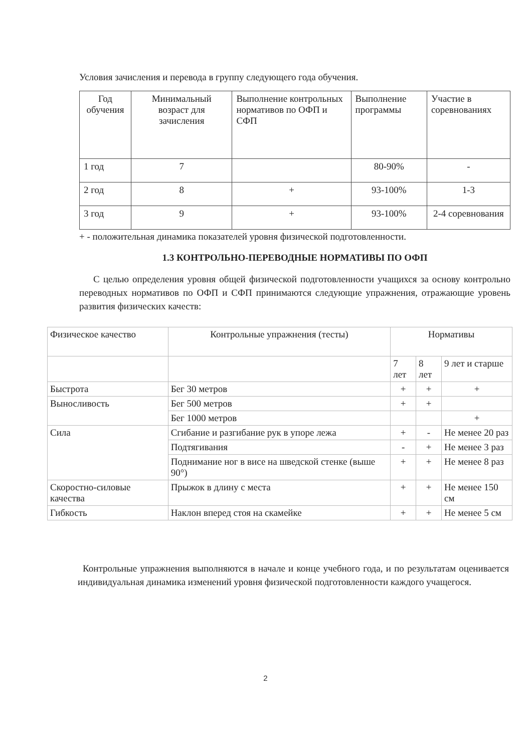Условия зачисления и перевода в группу следующего года обучения.
| Год обучения | Минимальный возраст для зачисления | Выполнение контрольных нормативов по ОФП и СФП | Выполнение программы | Участие в соревнованиях |
| --- | --- | --- | --- | --- |
| 1 год | 7 | | 80-90% | - |
| 2 год | 8 | + | 93-100% | 1-3 |
| 3 год | 9 | + | 93-100% | 2-4 соревнования |
+ - положительная динамика показателей уровня физической подготовленности.
1.3 КОНТРОЛЬНО-ПЕРЕВОДНЫЕ НОРМАТИВЫ ПО ОФП
С целью определения уровня общей физической подготовленности учащихся за основу контрольно переводных нормативов по ОФП и СФП принимаются следующие упражнения, отражающие уровень развития физических качеств:
| Физическое качество | Контрольные упражнения (тесты) | Нормативы | | |
| --- | --- | --- | --- | --- |
| | | 7 лет | 8 лет | 9 лет и старше |
| Быстрота | Бег 30 метров | + | + | + |
| Выносливость | Бег 500 метров | + | + | |
| | Бег 1000 метров | | | + |
| Сила | Сгибание и разгибание рук в упоре лежа | + | - | Не менее 20 раз |
| | Подтягивания | - | + | Не менее 3 раз |
| | Поднимание ног в висе на шведской стенке (выше 90°) | + | + | Не менее 8 раз |
| Скоростно-силовые качества | Прыжок в длину с места | + | + | Не менее 150 см |
| Гибкость | Наклон вперед стоя на скамейке | + | + | Не менее 5 см |
Контрольные упражнения выполняются в начале и конце учебного года, и по результатам оценивается индивидуальная динамика изменений уровня физической подготовленности каждого учащегося.
2